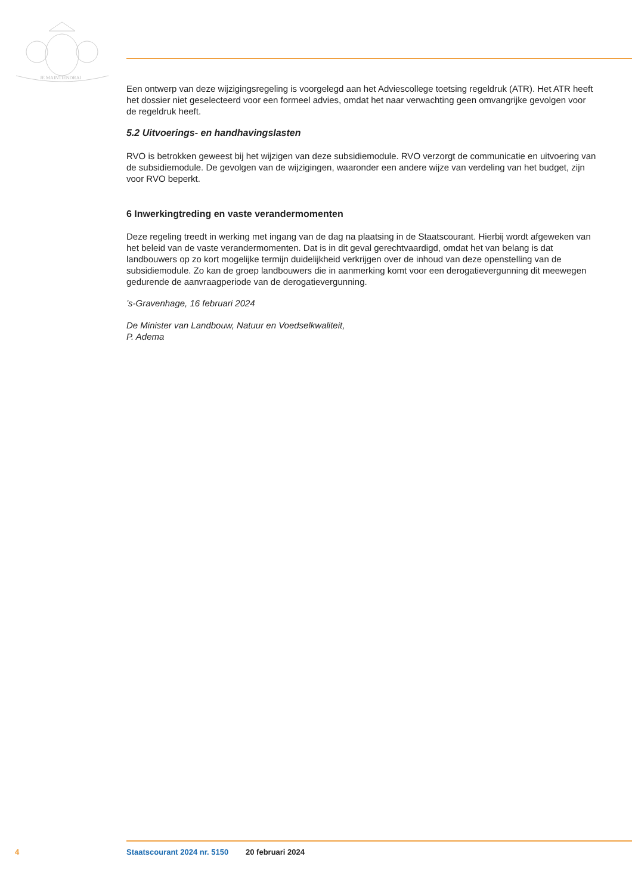JE MAINTIENDRAI
Een ontwerp van deze wijzigingsregeling is voorgelegd aan het Adviescollege toetsing regeldruk (ATR). Het ATR heeft het dossier niet geselecteerd voor een formeel advies, omdat het naar verwachting geen omvangrijke gevolgen voor de regeldruk heeft.
5.2 Uitvoerings- en handhavingslasten
RVO is betrokken geweest bij het wijzigen van deze subsidiemodule. RVO verzorgt de communicatie en uitvoering van de subsidiemodule. De gevolgen van de wijzigingen, waaronder een andere wijze van verdeling van het budget, zijn voor RVO beperkt.
6 Inwerkingtreding en vaste verandermomenten
Deze regeling treedt in werking met ingang van de dag na plaatsing in de Staatscourant. Hierbij wordt afgeweken van het beleid van de vaste verandermomenten. Dat is in dit geval gerechtvaardigd, omdat het van belang is dat landbouwers op zo kort mogelijke termijn duidelijkheid verkrijgen over de inhoud van deze openstelling van de subsidiemodule. Zo kan de groep landbouwers die in aanmerking komt voor een derogatievergunning dit meewegen gedurende de aanvraagperiode van de derogatievergunning.
’s-Gravenhage, 16 februari 2024
De Minister van Landbouw, Natuur en Voedselkwaliteit,
P. Adema
4 Staatscourant 2024 nr. 5150 20 februari 2024